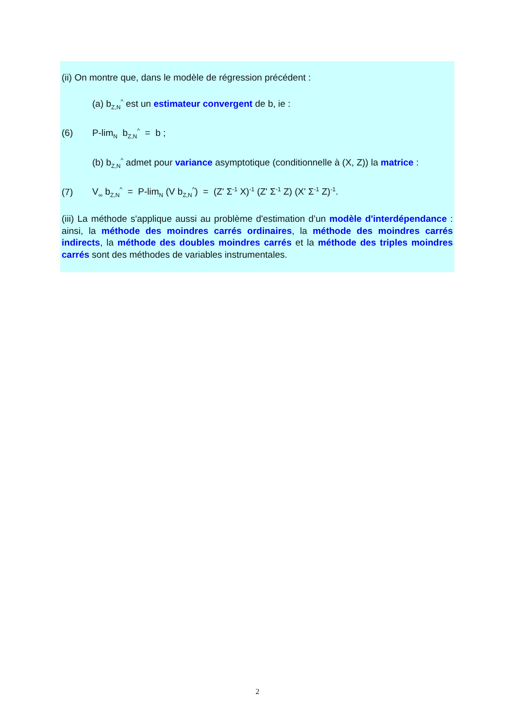(ii) On montre que, dans le modèle de régression précédent :
(a) b<sub>Z,N</sub><sup>^</sup> est un estimateur convergent de b, ie :
(6) P-lim<sub>N</sub> b<sub>Z,N</sub><sup>^</sup> = b ;
(b) b<sub>Z,N</sub><sup>^</sup> admet pour variance asymptotique (conditionnelle à (X, Z)) la matrice :
(7) V<sub>∞</sub> b<sub>Z,N</sub><sup>^</sup> = P-lim<sub>N</sub> (V b<sub>Z,N</sub><sup>^</sup>) = (Z' Σ<sup>-1</sup> X)<sup>-1</sup> (Z' Σ<sup>-1</sup> Z) (X' Σ<sup>-1</sup> Z)<sup>-1</sup>.
(iii) La méthode s'applique aussi au problème d'estimation d’un modèle d'interdépendance : ainsi, la méthode des moindres carrés ordinaires, la méthode des moindres carrés indirects, la méthode des doubles moindres carrés et la méthode des triples moindres carrés sont des méthodes de variables instrumentales.
2